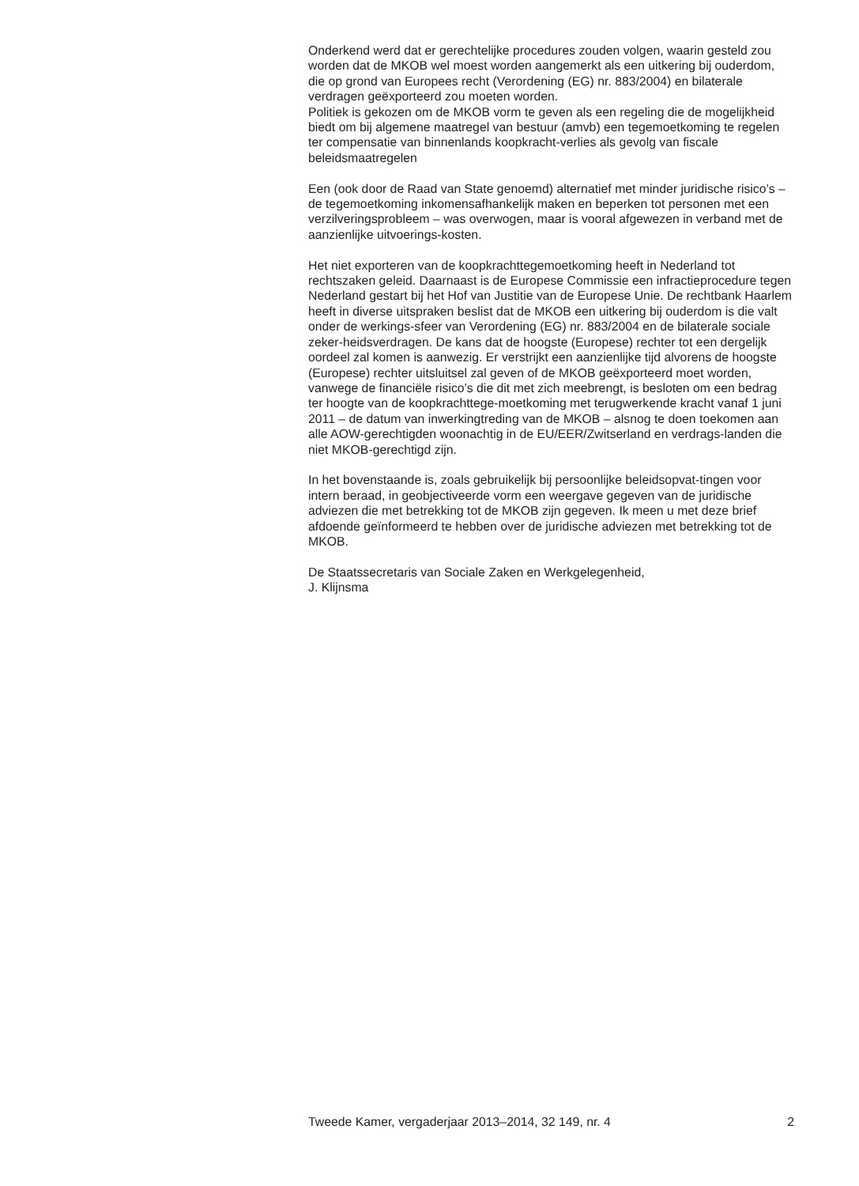Onderkend werd dat er gerechtelijke procedures zouden volgen, waarin gesteld zou worden dat de MKOB wel moest worden aangemerkt als een uitkering bij ouderdom, die op grond van Europees recht (Verordening (EG) nr. 883/2004) en bilaterale verdragen geëxporteerd zou moeten worden.
Politiek is gekozen om de MKOB vorm te geven als een regeling die de mogelijkheid biedt om bij algemene maatregel van bestuur (amvb) een tegemoetkoming te regelen ter compensatie van binnenlands koopkracht-verlies als gevolg van fiscale beleidsmaatregelen
Een (ook door de Raad van State genoemd) alternatief met minder juridische risico’s – de tegemoetkoming inkomensafhankelijk maken en beperken tot personen met een verzilveringsprobleem – was overwogen, maar is vooral afgewezen in verband met de aanzienlijke uitvoerings-kosten.
Het niet exporteren van de koopkrachttegemoetkoming heeft in Nederland tot rechtszaken geleid. Daarnaast is de Europese Commissie een infractieprocedure tegen Nederland gestart bij het Hof van Justitie van de Europese Unie. De rechtbank Haarlem heeft in diverse uitspraken beslist dat de MKOB een uitkering bij ouderdom is die valt onder de werkings-sfeer van Verordening (EG) nr. 883/2004 en de bilaterale sociale zeker-heidsverdragen. De kans dat de hoogste (Europese) rechter tot een dergelijk oordeel zal komen is aanwezig. Er verstrijkt een aanzienlijke tijd alvorens de hoogste (Europese) rechter uitsluitsel zal geven of de MKOB geëxporteerd moet worden, vanwege de financiële risico’s die dit met zich meebrengt, is besloten om een bedrag ter hoogte van de koopkrachttege-moetkoming met terugwerkende kracht vanaf 1 juni 2011 – de datum van inwerkingtreding van de MKOB – alsnog te doen toekomen aan alle AOW-gerechtigden woonachtig in de EU/EER/Zwitserland en verdrags-landen die niet MKOB-gerechtigd zijn.
In het bovenstaande is, zoals gebruikelijk bij persoonlijke beleidsopvat-tingen voor intern beraad, in geobjectiveerde vorm een weergave gegeven van de juridische adviezen die met betrekking tot de MKOB zijn gegeven. Ik meen u met deze brief afdoende geïnformeerd te hebben over de juridische adviezen met betrekking tot de MKOB.
De Staatssecretaris van Sociale Zaken en Werkgelegenheid,
J. Klijnsma
Tweede Kamer, vergaderjaar 2013–2014, 32 149, nr. 4 2